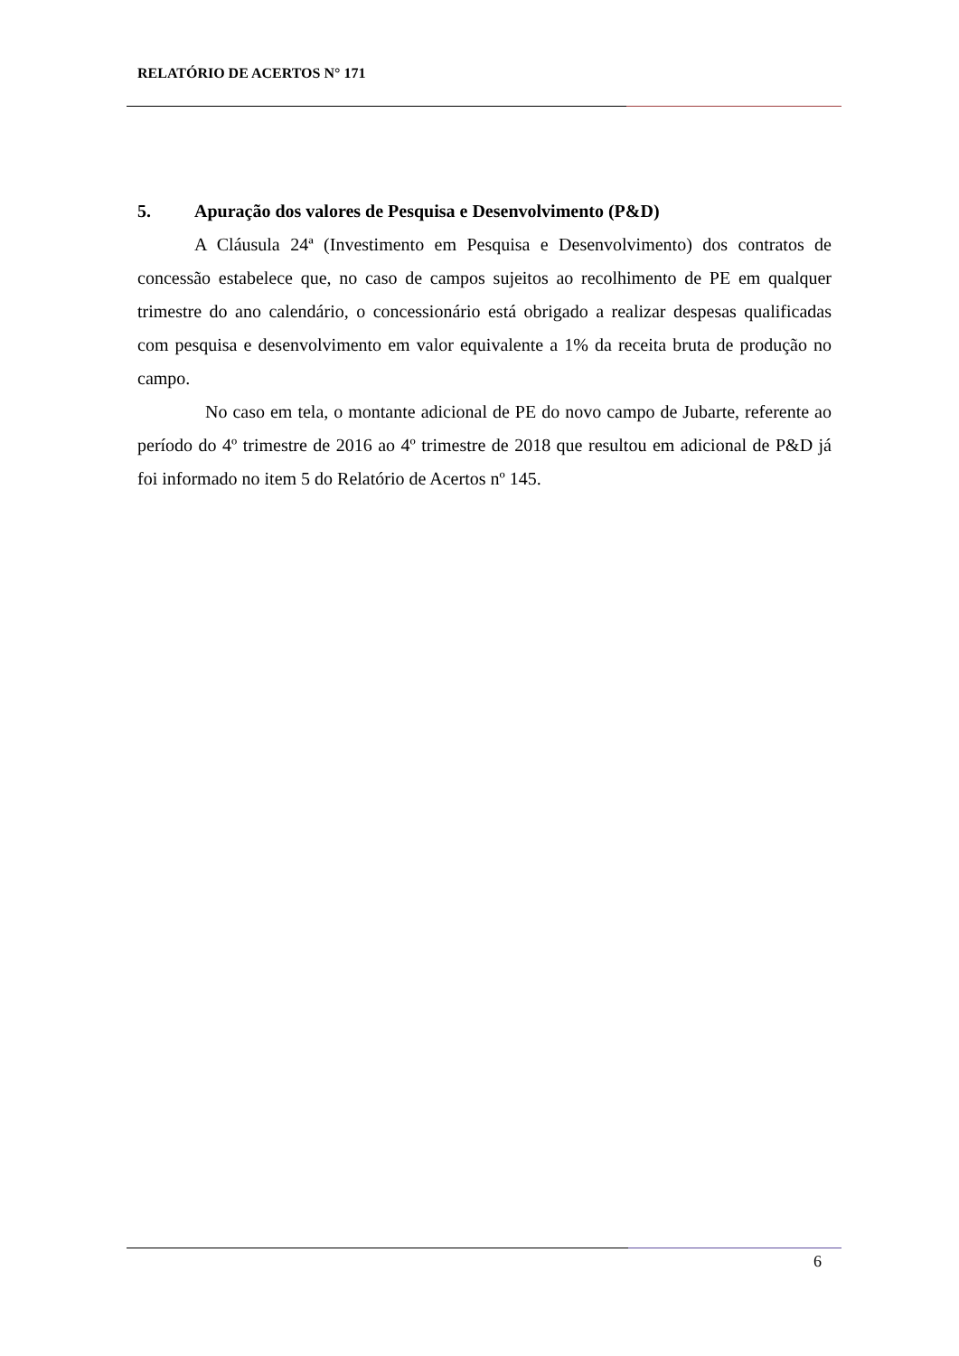RELATÓRIO DE ACERTOS N° 171
5. Apuração dos valores de Pesquisa e Desenvolvimento (P&D)
A Cláusula 24ª (Investimento em Pesquisa e Desenvolvimento) dos contratos de concessão estabelece que, no caso de campos sujeitos ao recolhimento de PE em qualquer trimestre do ano calendário, o concessionário está obrigado a realizar despesas qualificadas com pesquisa e desenvolvimento em valor equivalente a 1% da receita bruta de produção no campo.
No caso em tela, o montante adicional de PE do novo campo de Jubarte, referente ao período do 4º trimestre de 2016 ao 4º trimestre de 2018 que resultou em adicional de P&D já foi informado no item 5 do Relatório de Acertos nº 145.
6